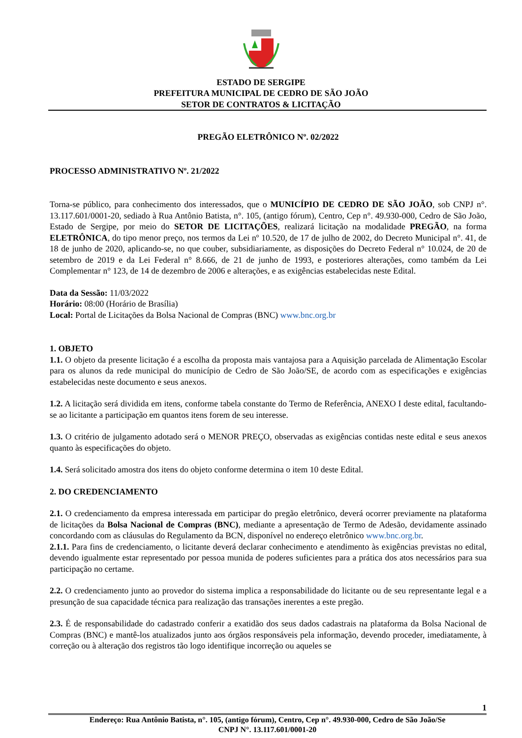ESTADO DE SERGIPE
PREFEITURA MUNICIPAL DE CEDRO DE SÃO JOÃO
SETOR DE CONTRATOS & LICITAÇÃO
PREGÃO ELETRÔNICO Nº. 02/2022
PROCESSO ADMINISTRATIVO Nº. 21/2022
Torna-se público, para conhecimento dos interessados, que o MUNICÍPIO DE CEDRO DE SÃO JOÃO, sob CNPJ n°. 13.117.601/0001-20, sediado à Rua Antônio Batista, n°. 105, (antigo fórum), Centro, Cep n°. 49.930-000, Cedro de São João, Estado de Sergipe, por meio do SETOR DE LICITAÇÕES, realizará licitação na modalidade PREGÃO, na forma ELETRÔNICA, do tipo menor preço, nos termos da Lei nº 10.520, de 17 de julho de 2002, do Decreto Municipal n°. 41, de 18 de junho de 2020, aplicando-se, no que couber, subsidiariamente, as disposições do Decreto Federal n° 10.024, de 20 de setembro de 2019 e da Lei Federal n° 8.666, de 21 de junho de 1993, e posteriores alterações, como também da Lei Complementar n° 123, de 14 de dezembro de 2006 e alterações, e as exigências estabelecidas neste Edital.
Data da Sessão: 11/03/2022
Horário: 08:00 (Horário de Brasília)
Local: Portal de Licitações da Bolsa Nacional de Compras (BNC) www.bnc.org.br
1. OBJETO
1.1. O objeto da presente licitação é a escolha da proposta mais vantajosa para a Aquisição parcelada de Alimentação Escolar para os alunos da rede municipal do município de Cedro de São João/SE, de acordo com as especificações e exigências estabelecidas neste documento e seus anexos.
1.2. A licitação será dividida em itens, conforme tabela constante do Termo de Referência, ANEXO I deste edital, facultando-se ao licitante a participação em quantos itens forem de seu interesse.
1.3. O critério de julgamento adotado será o MENOR PREÇO, observadas as exigências contidas neste edital e seus anexos quanto às especificações do objeto.
1.4. Será solicitado amostra dos itens do objeto conforme determina o item 10 deste Edital.
2. DO CREDENCIAMENTO
2.1. O credenciamento da empresa interessada em participar do pregão eletrônico, deverá ocorrer previamente na plataforma de licitações da Bolsa Nacional de Compras (BNC), mediante a apresentação de Termo de Adesão, devidamente assinado concordando com as cláusulas do Regulamento da BCN, disponível no endereço eletrônico www.bnc.org.br.
2.1.1. Para fins de credenciamento, o licitante deverá declarar conhecimento e atendimento às exigências previstas no edital, devendo igualmente estar representado por pessoa munida de poderes suficientes para a prática dos atos necessários para sua participação no certame.
2.2. O credenciamento junto ao provedor do sistema implica a responsabilidade do licitante ou de seu representante legal e a presunção de sua capacidade técnica para realização das transações inerentes a este pregão.
2.3. É de responsabilidade do cadastrado conferir a exatidão dos seus dados cadastrais na plataforma da Bolsa Nacional de Compras (BNC) e mantê-los atualizados junto aos órgãos responsáveis pela informação, devendo proceder, imediatamente, à correção ou à alteração dos registros tão logo identifique incorreção ou aqueles se
1
Endereço: Rua Antônio Batista, n°. 105, (antigo fórum), Centro, Cep n°. 49.930-000, Cedro de São João/Se
CNPJ N°. 13.117.601/0001-20